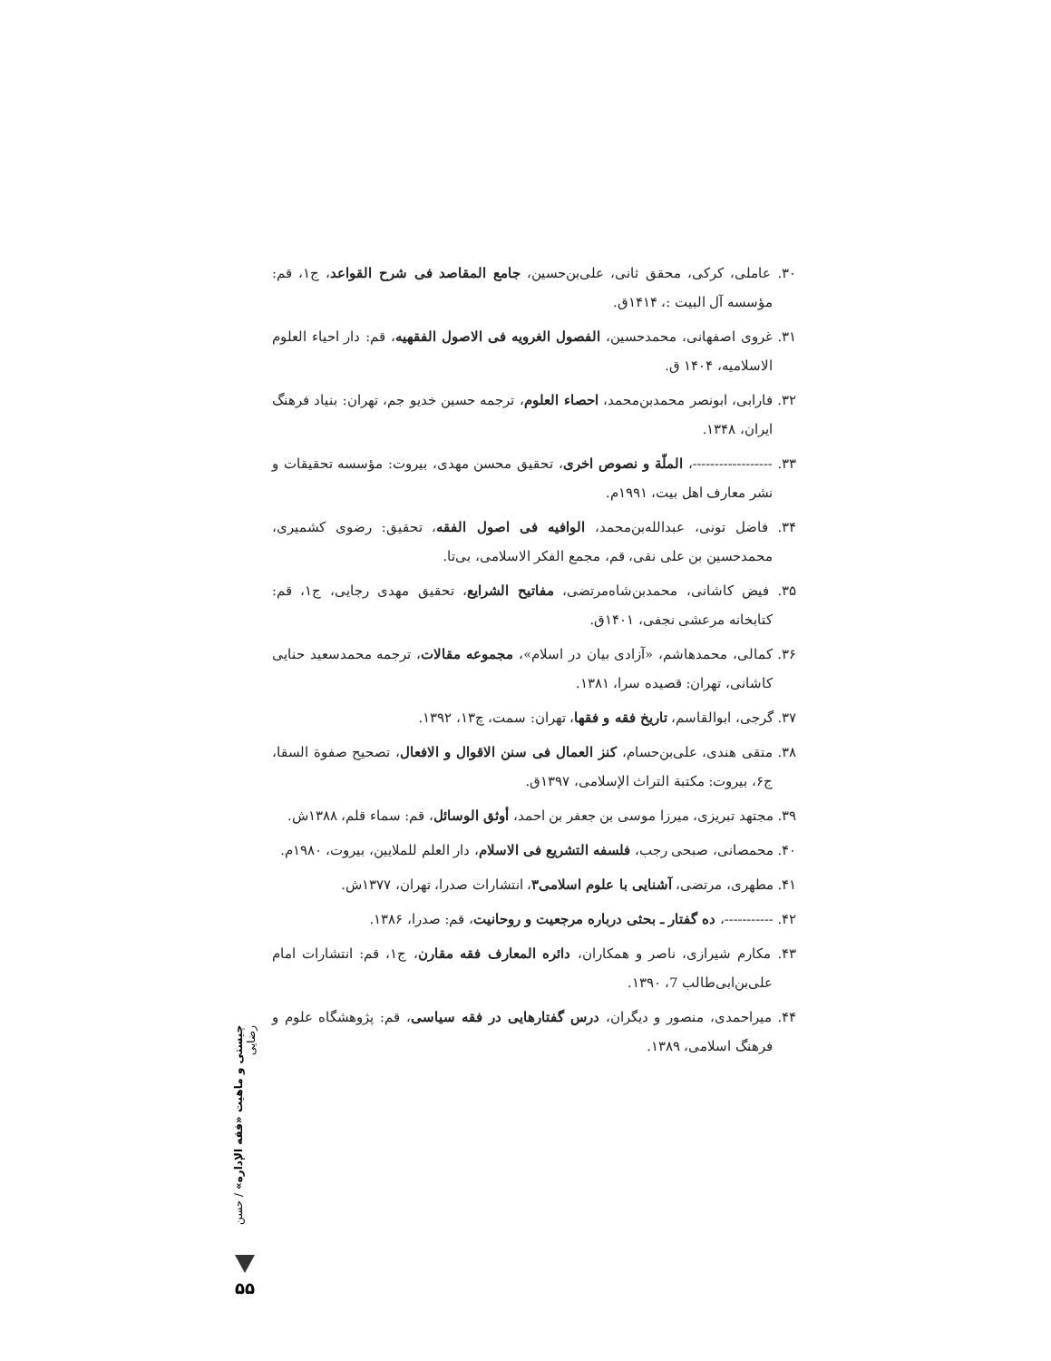۳۰. عاملی، کرکی، محقق ثانی، علی‌بن‌حسین، جامع المقاصد فی شرح القواعد، ج۱، قم: مؤسسه آل البیت :، ۱۴۱۴ق.
۳۱. غروی اصفهانی، محمدحسین، الفصول الغرویه فی الاصول الفقهیه، قم: دار احیاء العلوم الاسلامیه، ۱۴۰۴ ق.
۳۲. فارابی، ابونصر محمدبن‌محمد، احصاء العلوم، ترجمه حسین خدیو جم، تهران: بنیاد فرهنگ ایران، ۱۳۴۸.
۳۳. ------------------، الملّة و نصوص اخری، تحقیق محسن مهدی، بیروت: مؤسسه تحقیقات و نشر معارف اهل بیت، ۱۹۹۱م.
۳۴. فاضل تونی، عبدالله‌بن‌محمد، الوافیه فی اصول الفقه، تحقیق: رضوی کشمیری، محمدحسین بن علی نقی، قم، مجمع الفکر الاسلامی، بی‌تا.
۳۵. فیض کاشانی، محمدبن‌شاه‌مرتضی، مفاتیح الشرایع، تحقیق مهدی رجایی، ج۱، قم: کتابخانه مرعشی نجفی، ۱۴۰۱ق.
۳۶. کمالی، محمدهاشم، «آزادی بیان در اسلام»، مجموعه مقالات، ترجمه محمدسعید حنایی کاشانی، تهران: قصیده سرا، ۱۳۸۱.
۳۷. گرجی، ابوالقاسم، تاریخ فقه و فقها، تهران: سمت، چ۱۳، ۱۳۹۲.
۳۸. متقی هندی، علی‌بن‌حسام، کنز العمال فی سنن الاقوال و الافعال، تصحیح صفوة السقا، ج۶، بیروت: مکتبة التراث الإسلامی، ۱۳۹۷ق.
۳۹. مجتهد تبریزی، میرزا موسی بن جعفر بن احمد، أوثق الوسائل، قم: سماء قلم، ۱۳۸۸ش.
۴۰. محمصانی، صبحی رجب، فلسفه التشریع فی الاسلام، دار العلم للملایین، بیروت، ۱۹۸۰م.
۴۱. مطهری، مرتضی، آشنایی با علوم اسلامی۳، انتشارات صدرا، تهران، ۱۳۷۷ش.
۴۲. -----------، ده گفتار ـ بحثی درباره مرجعیت و روحانیت، قم: صدرا، ۱۳۸۶.
۴۳. مکارم شیرازی، ناصر و همکاران، دائره المعارف فقه مقارن، ج۱، قم: انتشارات امام علی‌بن‌ابی‌طالب 7، ۱۳۹۰.
۴۴. میراحمدی، منصور و دیگران، درس گفتارهایی در فقه سیاسی، قم: پژوهشگاه علوم و فرهنگ اسلامی، ۱۳۸۹.
چیستی و ماهیت «فقه الإداره» / حسن رضایی
۵۵